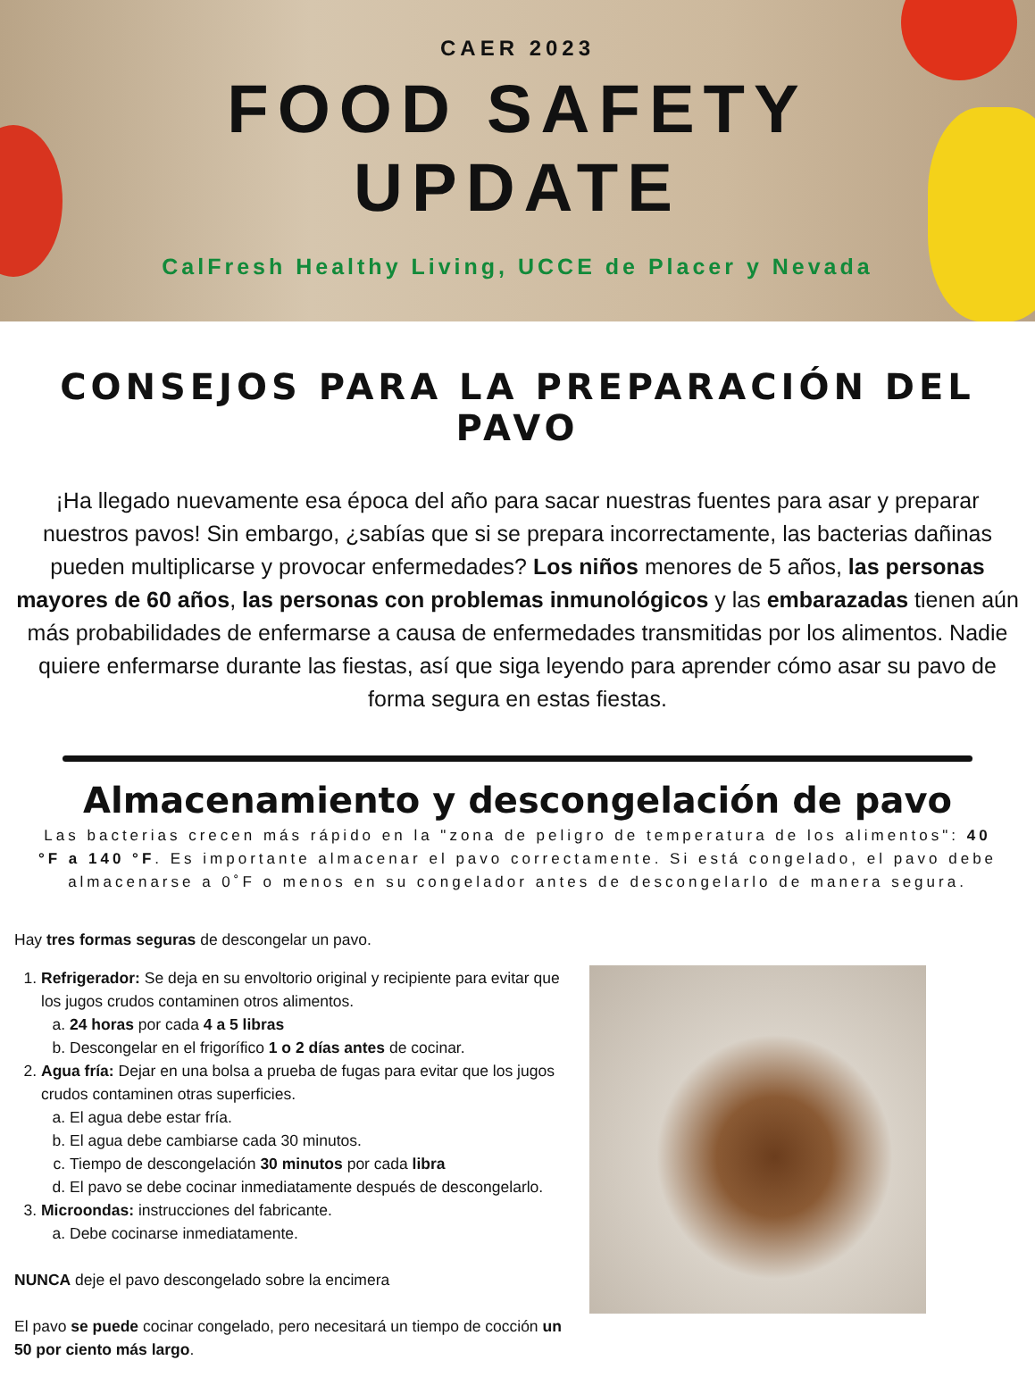CAER 2023
FOOD SAFETY
UPDATE
CalFresh Healthy Living, UCCE de Placer y Nevada
CONSEJOS PARA LA PREPARACIÓN DEL PAVO
¡Ha llegado nuevamente esa época del año para sacar nuestras fuentes para asar y preparar nuestros pavos! Sin embargo, ¿sabías que si se prepara incorrectamente, las bacterias dañinas pueden multiplicarse y provocar enfermedades? Los niños menores de 5 años, las personas mayores de 60 años, las personas con problemas inmunológicos y las embarazadas tienen aún más probabilidades de enfermarse a causa de enfermedades transmitidas por los alimentos. Nadie quiere enfermarse durante las fiestas, así que siga leyendo para aprender cómo asar su pavo de forma segura en estas fiestas.
Almacenamiento y descongelación de pavo
Las bacterias crecen más rápido en la "zona de peligro de temperatura de los alimentos": 40 °F a 140 °F. Es importante almacenar el pavo correctamente. Si está congelado, el pavo debe almacenarse a 0˚F o menos en su congelador antes de descongelarlo de manera segura.
Hay tres formas seguras de descongelar un pavo.
1. Refrigerador: Se deja en su envoltorio original y recipiente para evitar que los jugos crudos contaminen otros alimentos.
a. 24 horas por cada 4 a 5 libras
b. Descongelar en el frigorífico 1 o 2 días antes de cocinar.
2. Agua fría: Dejar en una bolsa a prueba de fugas para evitar que los jugos crudos contaminen otras superficies.
a. El agua debe estar fría.
b. El agua debe cambiarse cada 30 minutos.
c. Tiempo de descongelación 30 minutos por cada libra
d. El pavo se debe cocinar inmediatamente después de descongelarlo.
3. Microondas: instrucciones del fabricante.
a. Debe cocinarse inmediatamente.
NUNCA deje el pavo descongelado sobre la encimera
El pavo se puede cocinar congelado, pero necesitará un tiempo de cocción un 50 por ciento más largo.